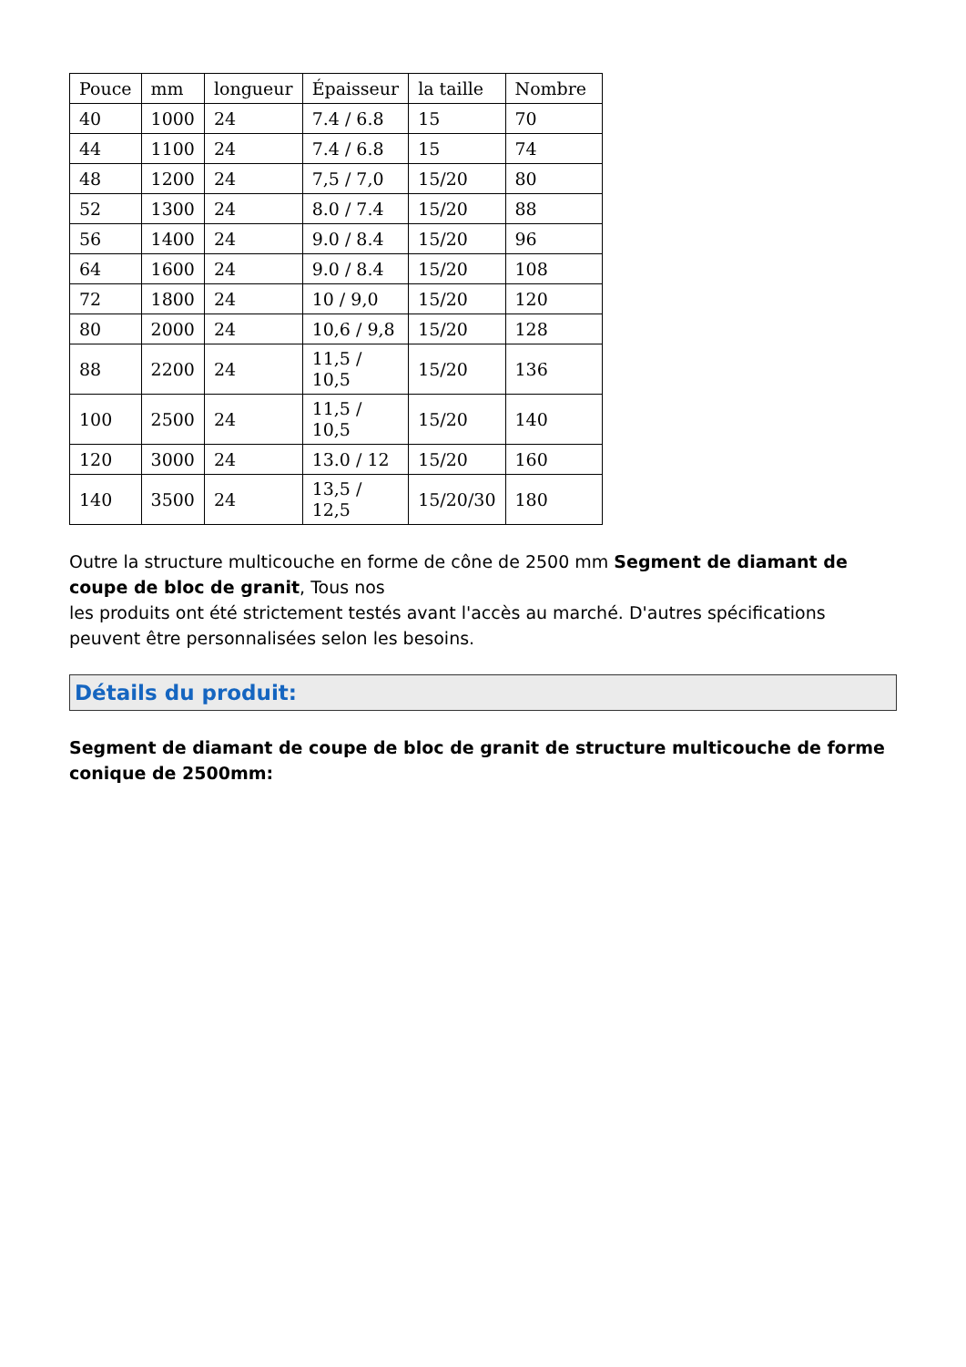| Pouce | mm | longueur | Épaisseur | la taille | Nombre |
| 40 | 1000 | 24 | 7.4 / 6.8 | 15 | 70 |
| 44 | 1100 | 24 | 7.4 / 6.8 | 15 | 74 |
| 48 | 1200 | 24 | 7,5 / 7,0 | 15/20 | 80 |
| 52 | 1300 | 24 | 8.0 / 7.4 | 15/20 | 88 |
| 56 | 1400 | 24 | 9.0 / 8.4 | 15/20 | 96 |
| 64 | 1600 | 24 | 9.0 / 8.4 | 15/20 | 108 |
| 72 | 1800 | 24 | 10 / 9,0 | 15/20 | 120 |
| 80 | 2000 | 24 | 10,6 / 9,8 | 15/20 | 128 |
| 88 | 2200 | 24 | 11,5 / 10,5 | 15/20 | 136 |
| 100 | 2500 | 24 | 11,5 / 10,5 | 15/20 | 140 |
| 120 | 3000 | 24 | 13.0 / 12 | 15/20 | 160 |
| 140 | 3500 | 24 | 13,5 / 12,5 | 15/20/30 | 180 |
Outre la structure multicouche en forme de cône de 2500 mm Segment de diamant de coupe de bloc de granit, Tous nos
les produits ont été strictement testés avant l'accès au marché. D'autres spécifications peuvent être personnalisées selon les besoins.
Détails du produit:
Segment de diamant de coupe de bloc de granit de structure multicouche de forme conique de 2500mm: